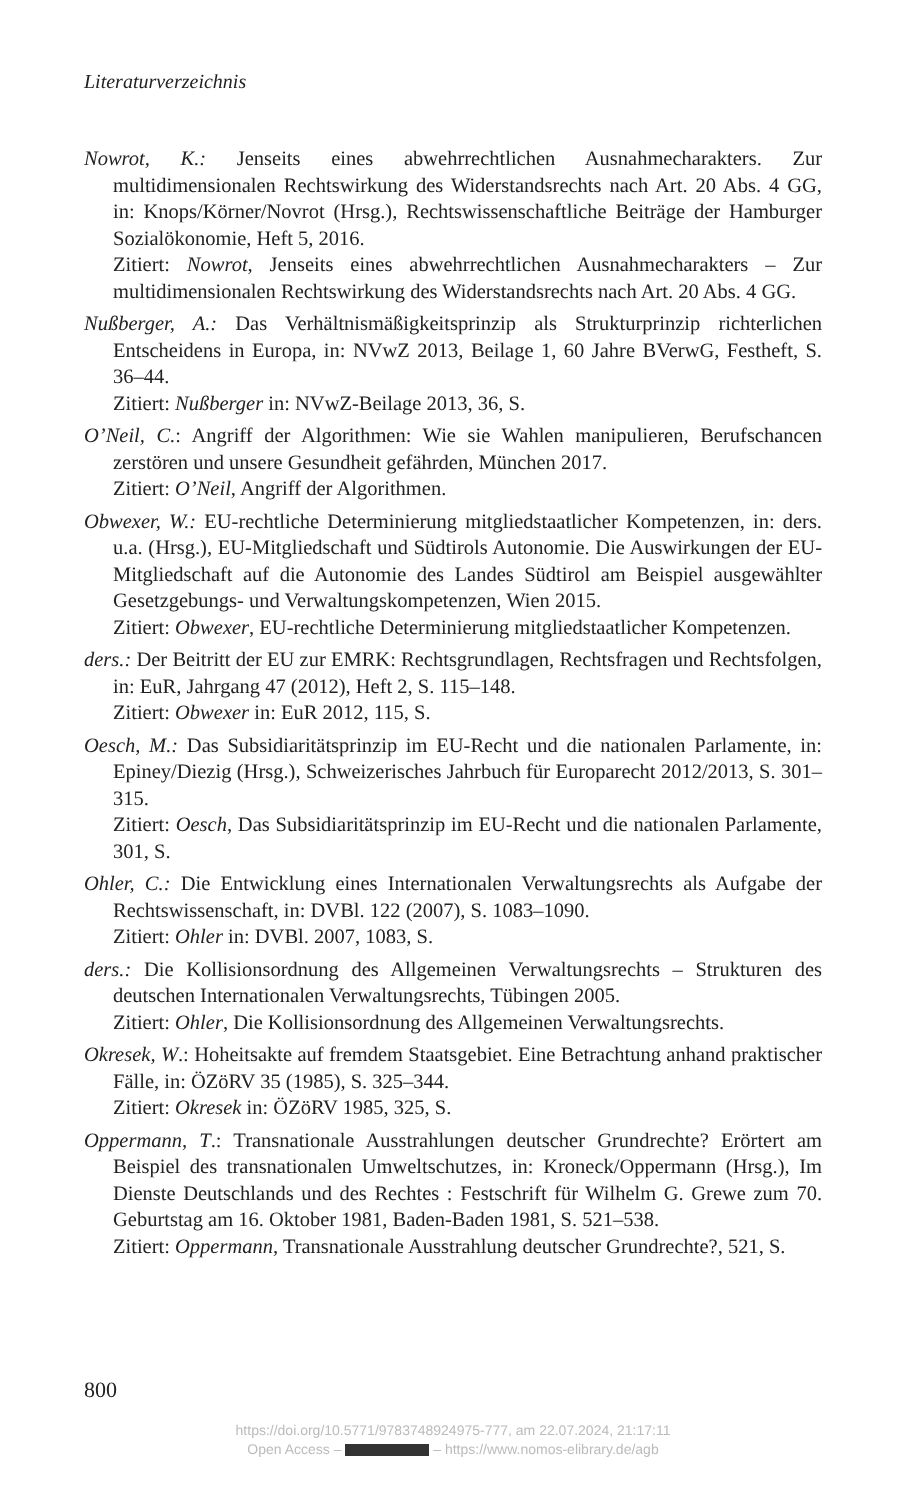Literaturverzeichnis
Nowrot, K.: Jenseits eines abwehrrechtlichen Ausnahmecharakters. Zur multidimensionalen Rechtswirkung des Widerstandsrechts nach Art. 20 Abs. 4 GG, in: Knops/Körner/Novrot (Hrsg.), Rechtswissenschaftliche Beiträge der Hamburger Sozialökonomie, Heft 5, 2016.
Zitiert: Nowrot, Jenseits eines abwehrrechtlichen Ausnahmecharakters – Zur multidimensionalen Rechtswirkung des Widerstandsrechts nach Art. 20 Abs. 4 GG.
Nußberger, A.: Das Verhältnismäßigkeitsprinzip als Strukturprinzip richterlichen Entscheidens in Europa, in: NVwZ 2013, Beilage 1, 60 Jahre BVerwG, Festheft, S. 36–44.
Zitiert: Nußberger in: NVwZ-Beilage 2013, 36, S.
O’Neil, C.: Angriff der Algorithmen: Wie sie Wahlen manipulieren, Berufschancen zerstören und unsere Gesundheit gefährden, München 2017.
Zitiert: O’Neil, Angriff der Algorithmen.
Obwexer, W.: EU-rechtliche Determinierung mitgliedstaatlicher Kompetenzen, in: ders. u.a. (Hrsg.), EU-Mitgliedschaft und Südtirols Autonomie. Die Auswirkungen der EU-Mitgliedschaft auf die Autonomie des Landes Südtirol am Beispiel ausgewählter Gesetzgebungs- und Verwaltungskompetenzen, Wien 2015.
Zitiert: Obwexer, EU-rechtliche Determinierung mitgliedstaatlicher Kompetenzen.
ders.: Der Beitritt der EU zur EMRK: Rechtsgrundlagen, Rechtsfragen und Rechtsfolgen, in: EuR, Jahrgang 47 (2012), Heft 2, S. 115–148.
Zitiert: Obwexer in: EuR 2012, 115, S.
Oesch, M.: Das Subsidiaritätsprinzip im EU-Recht und die nationalen Parlamente, in: Epiney/Diezig (Hrsg.), Schweizerisches Jahrbuch für Europarecht 2012/2013, S. 301–315.
Zitiert: Oesch, Das Subsidiaritätsprinzip im EU-Recht und die nationalen Parlamente, 301, S.
Ohler, C.: Die Entwicklung eines Internationalen Verwaltungsrechts als Aufgabe der Rechtswissenschaft, in: DVBl. 122 (2007), S. 1083–1090.
Zitiert: Ohler in: DVBl. 2007, 1083, S.
ders.: Die Kollisionsordnung des Allgemeinen Verwaltungsrechts – Strukturen des deutschen Internationalen Verwaltungsrechts, Tübingen 2005.
Zitiert: Ohler, Die Kollisionsordnung des Allgemeinen Verwaltungsrechts.
Okresek, W.: Hoheitsakte auf fremdem Staatsgebiet. Eine Betrachtung anhand praktischer Fälle, in: ÖZöRV 35 (1985), S. 325–344.
Zitiert: Okresek in: ÖZöRV 1985, 325, S.
Oppermann, T.: Transnationale Ausstrahlungen deutscher Grundrechte? Erörtert am Beispiel des transnationalen Umweltschutzes, in: Kroneck/Oppermann (Hrsg.), Im Dienste Deutschlands und des Rechtes : Festschrift für Wilhelm G. Grewe zum 70. Geburtstag am 16. Oktober 1981, Baden-Baden 1981, S. 521–538.
Zitiert: Oppermann, Transnationale Ausstrahlung deutscher Grundrechte?, 521, S.
800
https://doi.org/10.5771/9783748924975-777, am 22.07.2024, 21:17:11
Open Access – – https://www.nomos-elibrary.de/agb